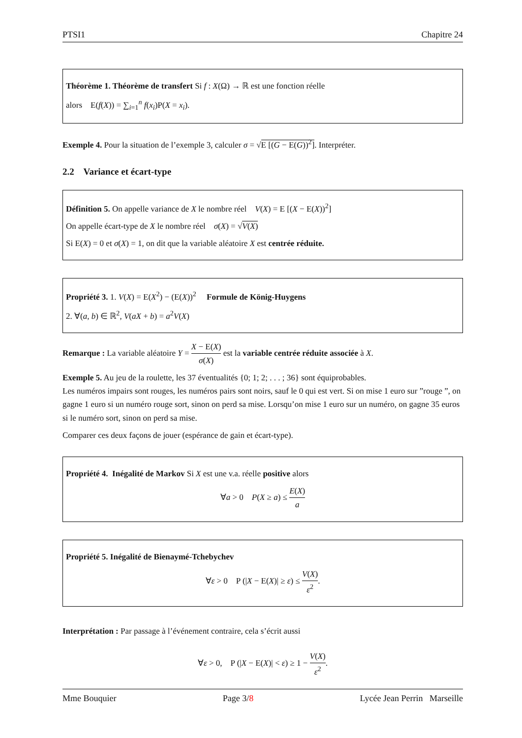PTSI1 Chapitre 24
Théorème 1. Théorème de transfert Si f : X(Ω) → ℝ est une fonction réelle
alors E(f(X)) = ∑<sub>i=1</sub><sup>n</sup> f(x<sub>i</sub>)P(X = x<sub>i</sub>).
Exemple 4. Pour la situation de l’exemple 3, calculer σ = √E [(G − E(G))<sup>2</sup>]. Interpréter.
2.2 Variance et écart-type
Définition 5. On appelle variance de X le nombre réel V(X) = E [(X − E(X))<sup>2</sup>]
On appelle écart-type de X le nombre réel σ(X) = √V(X)
Si E(X) = 0 et σ(X) = 1, on dit que la variable aléatoire X est centrée réduite.
Propriété 3. 1. V(X) = E(X<sup>2</sup>) − (E(X))<sup>2</sup> Formule de König-Huygens
2. ∀(a, b) ∈ ℝ<sup>2</sup>, V(aX + b) = a<sup>2</sup>V(X)
Remarque : La variable aléatoire Y = X − E(X) σ(X) est la variable centrée réduite associée à X.
Exemple 5. Au jeu de la roulette, les 37 éventualités {0; 1; 2; . . . ; 36} sont équiprobables.
Les numéros impairs sont rouges, les numéros pairs sont noirs, sauf le 0 qui est vert. Si on mise 1 euro sur ”rouge ”, on gagne 1 euro si un numéro rouge sort, sinon on perd sa mise. Lorsqu’on mise 1 euro sur un numéro, on gagne 35 euros si le numéro sort, sinon on perd sa mise.
Comparer ces deux façons de jouer (espérance de gain et écart-type).
Propriété 4. Inégalité de Markov Si X est une v.a. réelle positive alors
∀a > 0 P(X ≥ a) ≤ E(X) a
Propriété 5. Inégalité de Bienaymé-Tchebychev
∀ε > 0 P (|X − E(X)| ≥ ε) ≤ V(X) ε<sup>2</sup>.
Interprétation : Par passage à l’événement contraire, cela s’écrit aussi
∀ε > 0, P (|X − E(X)| < ε) ≥ 1 − V(X) ε<sup>2</sup>.
Mme Bouquier Page 3/8 Lycée Jean Perrin Marseille